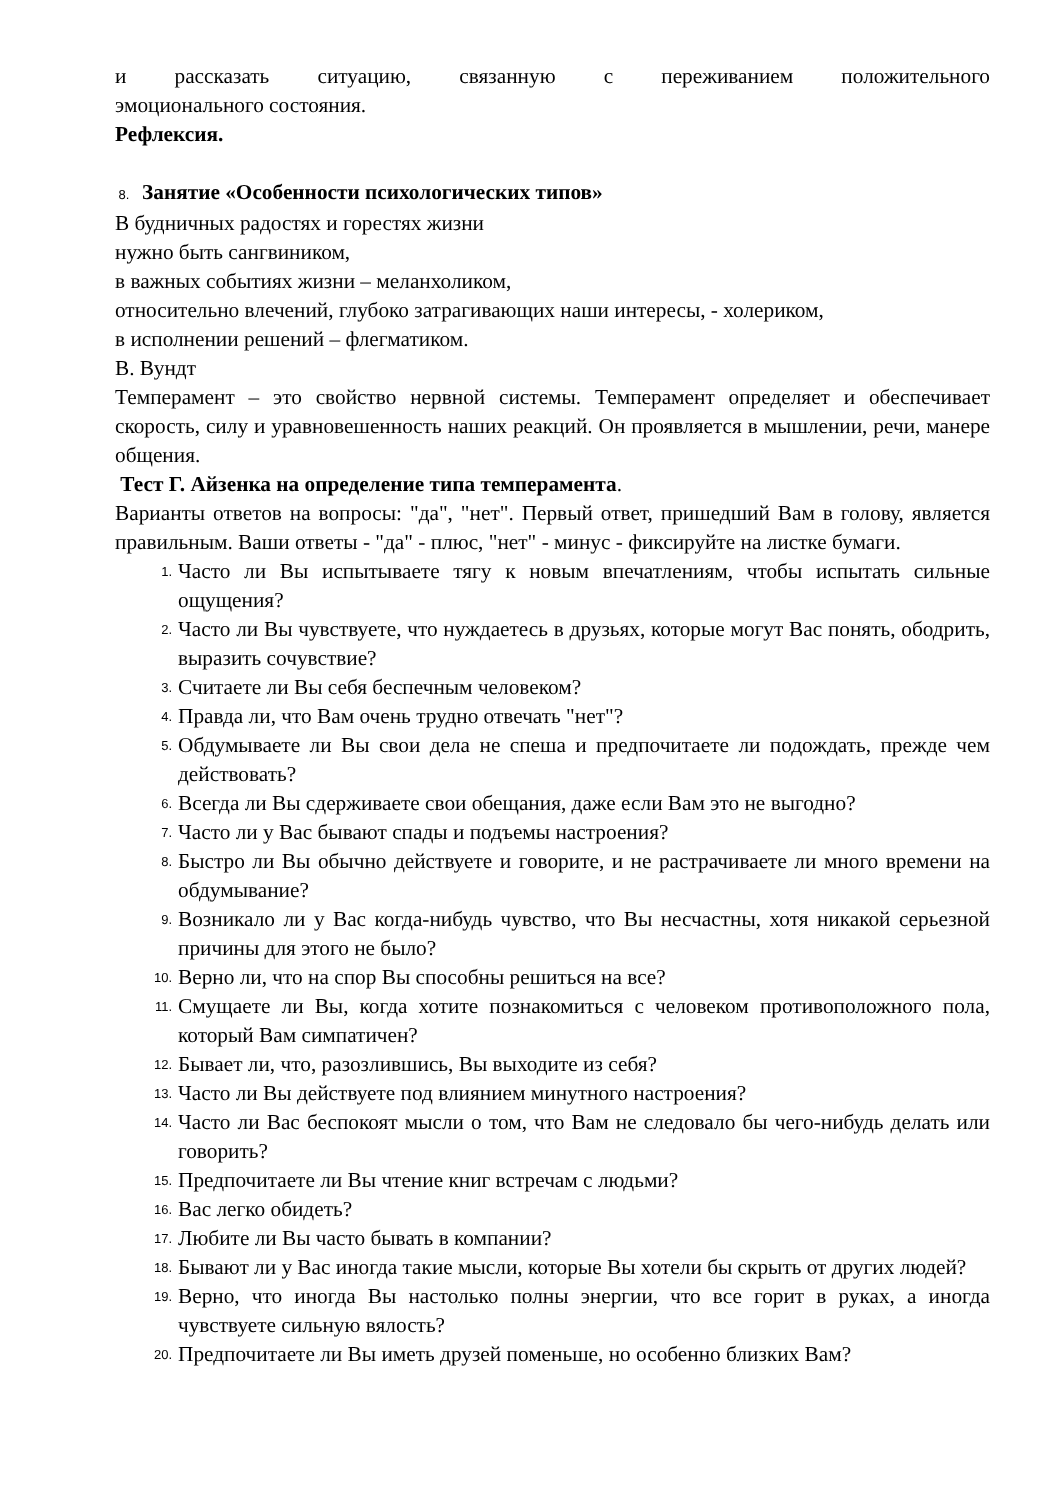и рассказать ситуацию, связанную с переживанием положительного
эмоционального состояния.
Рефлексия.
8. Занятие «Особенности психологических типов»
В будничных радостях и горестях жизни
нужно быть сангвиником,
в важных событиях жизни – меланхоликом,
относительно влечений, глубоко затрагивающих наши интересы, - холериком,
в исполнении решений – флегматиком.
В. Вундт
Темперамент – это свойство нервной системы. Темперамент определяет и обеспечивает скорость, силу и уравновешенность наших реакций. Он проявляется в мышлении, речи, манере общения.
Тест Г. Айзенка на определение типа темперамента.
Варианты ответов на вопросы: "да", "нет". Первый ответ, пришедший Вам в голову, является правильным. Ваши ответы - "да" - плюс, "нет" - минус - фиксируйте на листке бумаги.
1. Часто ли Вы испытываете тягу к новым впечатлениям, чтобы испытать сильные ощущения?
2. Часто ли Вы чувствуете, что нуждаетесь в друзьях, которые могут Вас понять, ободрить, выразить сочувствие?
3. Считаете ли Вы себя беспечным человеком?
4. Правда ли, что Вам очень трудно отвечать "нет"?
5. Обдумываете ли Вы свои дела не спеша и предпочитаете ли подождать, прежде чем действовать?
6. Всегда ли Вы сдерживаете свои обещания, даже если Вам это не выгодно?
7. Часто ли у Вас бывают спады и подъемы настроения?
8. Быстро ли Вы обычно действуете и говорите, и не растрачиваете ли много времени на обдумывание?
9. Возникало ли у Вас когда-нибудь чувство, что Вы несчастны, хотя никакой серьезной причины для этого не было?
10. Верно ли, что на спор Вы способны решиться на все?
11. Смущаете ли Вы, когда хотите познакомиться с человеком противоположного пола, который Вам симпатичен?
12. Бывает ли, что, разозлившись, Вы выходите из себя?
13. Часто ли Вы действуете под влиянием минутного настроения?
14. Часто ли Вас беспокоят мысли о том, что Вам не следовало бы чего-нибудь делать или говорить?
15. Предпочитаете ли Вы чтение книг встречам с людьми?
16. Вас легко обидеть?
17. Любите ли Вы часто бывать в компании?
18. Бывают ли у Вас иногда такие мысли, которые Вы хотели бы скрыть от других людей?
19. Верно, что иногда Вы настолько полны энергии, что все горит в руках, а иногда чувствуете сильную вялость?
20. Предпочитаете ли Вы иметь друзей поменьше, но особенно близких Вам?